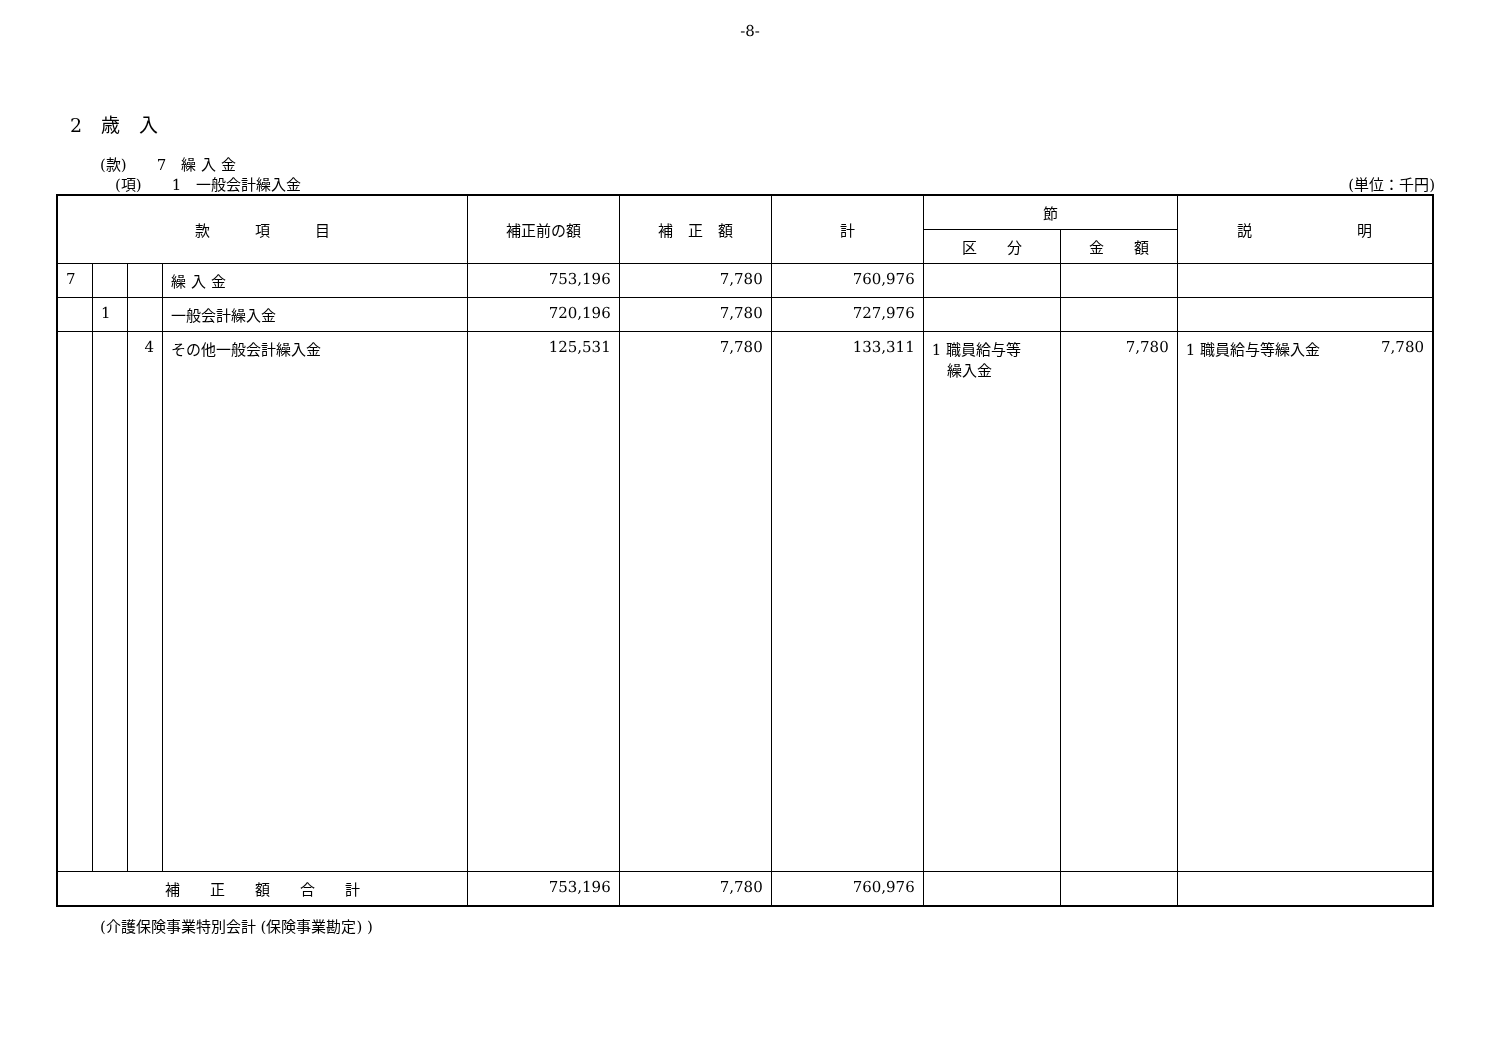-8-
2　歳　入
(款)　　7　繰 入 金
(項)　　1　一般会計繰入金 (単位：千円)
| 款 項 目 | | | | 補正前の額 | 補 正 額 | 計 | 節 | | 説 明 |
| --- | --- | --- | --- | --- | --- | --- | --- | --- | --- |
| | | | | | | | 区 分 | 金 額 | |
| 7 | | | 繰 入 金 | 753,196 | 7,780 | 760,976 | | | |
| | 1 | | 一般会計繰入金 | 720,196 | 7,780 | 727,976 | | | |
| | | 4 | その他一般会計繰入金 | 125,531 | 7,780 | 133,311 | 1 職員給与等 繰入金 | 7,780 | 1 職員給与等繰入金 7,780 |
| 補 正 額 合 計 | | | | 753,196 | 7,780 | 760,976 | | | |
(介護保険事業特別会計 (保険事業勘定) )